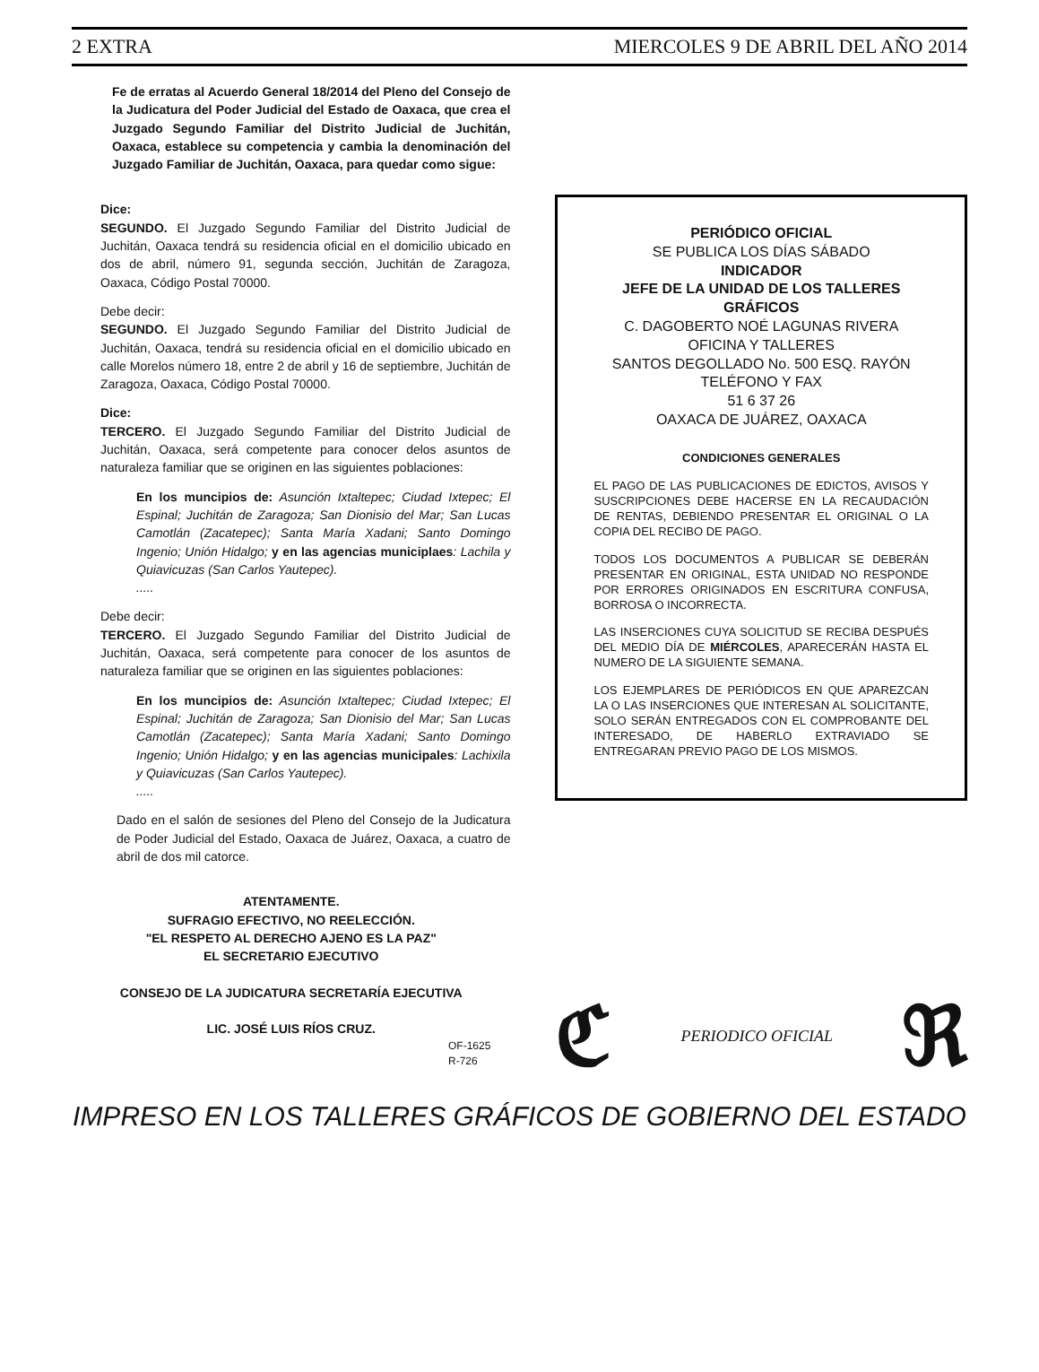2 EXTRA MIERCOLES 9 DE ABRIL DEL AÑO 2014
Fe de erratas al Acuerdo General 18/2014 del Pleno del Consejo de la Judicatura del Poder Judicial del Estado de Oaxaca, que crea el Juzgado Segundo Familiar del Distrito Judicial de Juchitán, Oaxaca, establece su competencia y cambia la denominación del Juzgado Familiar de Juchitán, Oaxaca, para quedar como sigue:
Dice:
SEGUNDO. El Juzgado Segundo Familiar del Distrito Judicial de Juchitán, Oaxaca tendrá su residencia oficial en el domicilio ubicado en dos de abril, número 91, segunda sección, Juchitán de Zaragoza, Oaxaca, Código Postal 70000.
Debe decir:
SEGUNDO. El Juzgado Segundo Familiar del Distrito Judicial de Juchitán, Oaxaca, tendrá su residencia oficial en el domicilio ubicado en calle Morelos número 18, entre 2 de abril y 16 de septiembre, Juchitán de Zaragoza, Oaxaca, Código Postal 70000.
Dice:
TERCERO. El Juzgado Segundo Familiar del Distrito Judicial de Juchitán, Oaxaca, será competente para conocer delos asuntos de naturaleza familiar que se originen en las siguientes poblaciones:
En los muncipios de: Asunción Ixtaltepec; Ciudad Ixtepec; El Espinal; Juchitán de Zaragoza; San Dionisio del Mar; San Lucas Camotlán (Zacatepec); Santa María Xadani; Santo Domingo Ingenio; Unión Hidalgo; y en las agencias municiplaes: Lachila y Quiavicuzas (San Carlos Yautepec).
.....
Debe decir:
TERCERO. El Juzgado Segundo Familiar del Distrito Judicial de Juchitán, Oaxaca, será competente para conocer de los asuntos de naturaleza familiar que se originen en las siguientes poblaciones:
En los muncipios de: Asunción Ixtaltepec; Ciudad Ixtepec; El Espinal; Juchitán de Zaragoza; San Dionisio del Mar; San Lucas Camotlán (Zacatepec); Santa María Xadani; Santo Domingo Ingenio; Unión Hidalgo; y en las agencias municipales: Lachixila y Quiavicuzas (San Carlos Yautepec).
.....
Dado en el salón de sesiones del Pleno del Consejo de la Judicatura de Poder Judicial del Estado, Oaxaca de Juárez, Oaxaca, a cuatro de abril de dos mil catorce.
ATENTAMENTE.
SUFRAGIO EFECTIVO, NO REELECCIÓN.
"EL RESPETO AL DERECHO AJENO ES LA PAZ"
EL SECRETARIO EJECUTIVO
CONSEJO DE LA JUDICATURA SECRETARÍA EJECUTIVA
LIC. JOSÉ LUIS RÍOS CRUZ.
OF-1625
R-726
PERIÓDICO OFICIAL
SE PUBLICA LOS DÍAS SÁBADO
INDICADOR
JEFE DE LA UNIDAD DE LOS TALLERES GRÁFICOS
C. DAGOBERTO NOÉ LAGUNAS RIVERA
OFICINA Y TALLERES
SANTOS DEGOLLADO No. 500 ESQ. RAYÓN
TELÉFONO Y FAX
51 6 37 26
OAXACA DE JUÁREZ, OAXACA
CONDICIONES GENERALES
EL PAGO DE LAS PUBLICACIONES DE EDICTOS, AVISOS Y SUSCRIPCIONES DEBE HACERSE EN LA RECAUDACIÓN DE RENTAS, DEBIENDO PRESENTAR EL ORIGINAL O LA COPIA DEL RECIBO DE PAGO.
TODOS LOS DOCUMENTOS A PUBLICAR SE DEBERÁN PRESENTAR EN ORIGINAL, ESTA UNIDAD NO RESPONDE POR ERRORES ORIGINADOS EN ESCRITURA CONFUSA, BORROSA O INCORRECTA.
LAS INSERCIONES CUYA SOLICITUD SE RECIBA DESPUÉS DEL MEDIO DÍA DE MIÉRCOLES, APARECERÁN HASTA EL NUMERO DE LA SIGUIENTE SEMANA.
LOS EJEMPLARES DE PERIÓDICOS EN QUE APAREZCAN LA O LAS INSERCIONES QUE INTERESAN AL SOLICITANTE, SOLO SERÁN ENTREGADOS CON EL COMPROBANTE DEL INTERESADO, DE HABERLO EXTRAVIADO SE ENTREGARAN PREVIO PAGO DE LOS MISMOS.
ℭ PERIODICO OFICIAL ℜ
IMPRESO EN LOS TALLERES GRÁFICOS DE GOBIERNO DEL ESTADO